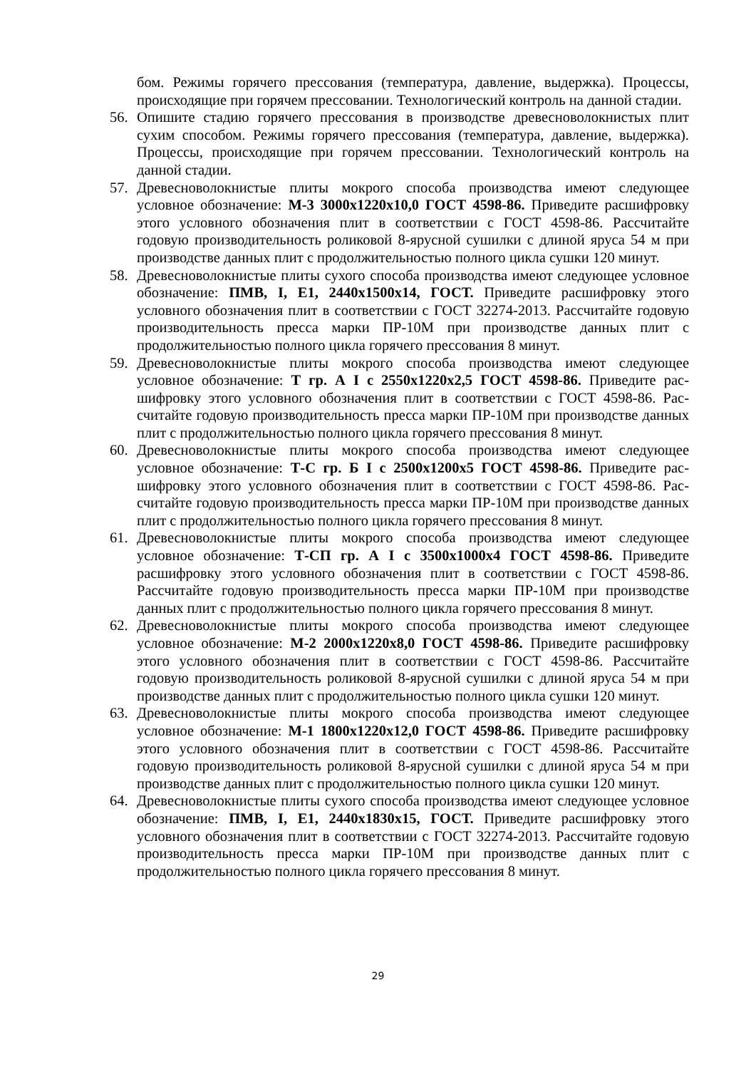бом. Режимы горячего прессования (температура, давление, выдержка). Процессы, происходящие при горячем прессовании. Технологический контроль на данной стадии.
56. Опишите стадию горячего прессования в производстве древесноволокнистых плит сухим способом. Режимы горячего прессования (температура, давление, выдерж­ка). Процессы, происходящие при горячем прессовании. Технологический кон­троль на данной стадии.
57. Древесноволокнистые плиты мокрого способа производства имеют следующее условное обозначение: М-3 3000х1220х10,0 ГОСТ 4598-86. Приведите расшиф­ровку этого условного обозначения плит в соответствии с ГОСТ 4598-86. Рассчи­тайте годовую производительность роликовой 8-ярусной сушилки с длиной яруса 54 м при производстве данных плит с продолжительностью полного цикла сушки 120 минут.
58. Древесноволокнистые плиты сухого способа производства имеют следующее условное обозначение: ПМВ, I, Е1, 2440х1500х14, ГОСТ. Приведите расшифровку этого условного обозначения плит в соответствии с ГОСТ 32274-2013. Рассчитайте годовую производительность пресса марки ПР-10М при производстве данных плит с продолжительностью полного цикла горячего прессования 8 минут.
59. Древесноволокнистые плиты мокрого способа производства имеют следующее условное обозначение: Т гр. А I с 2550х1220х2,5 ГОСТ 4598-86. Приведите рас­шифровку этого условного обозначения плит в соответствии с ГОСТ 4598-86. Рас­считайте годовую производительность пресса марки ПР-10М при производстве данных плит с продолжительностью полного цикла горячего прессования 8 минут.
60. Древесноволокнистые плиты мокрого способа производства имеют следующее условное обозначение: Т-С гр. Б I с 2500х1200х5 ГОСТ 4598-86. Приведите рас­шифровку этого условного обозначения плит в соответствии с ГОСТ 4598-86. Рас­считайте годовую производительность пресса марки ПР-10М при производстве данных плит с продолжительностью полного цикла горячего прессования 8 минут.
61. Древесноволокнистые плиты мокрого способа производства имеют следующее условное обозначение: Т-СП гр. А I с 3500х1000х4 ГОСТ 4598-86. Приведите расшифровку этого условного обозначения плит в соответствии с ГОСТ 4598-86. Рассчитайте годовую производительность пресса марки ПР-10М при производстве данных плит с продолжительностью полного цикла горячего прессования 8 минут.
62. Древесноволокнистые плиты мокрого способа производства имеют следующее условное обозначение: М-2 2000х1220х8,0 ГОСТ 4598-86. Приведите расшиф­ровку этого условного обозначения плит в соответствии с ГОСТ 4598-86. Рассчи­тайте годовую производительность роликовой 8-ярусной сушилки с длиной яруса 54 м при производстве данных плит с продолжительностью полного цикла сушки 120 минут.
63. Древесноволокнистые плиты мокрого способа производства имеют следующее условное обозначение: М-1 1800х1220х12,0 ГОСТ 4598-86. Приведите расшиф­ровку этого условного обозначения плит в соответствии с ГОСТ 4598-86. Рассчи­тайте годовую производительность роликовой 8-ярусной сушилки с длиной яруса 54 м при производстве данных плит с продолжительностью полного цикла сушки 120 минут.
64. Древесноволокнистые плиты сухого способа производства имеют следующее условное обозначение: ПМВ, I, Е1, 2440х1830х15, ГОСТ. Приведите расшифровку этого условного обозначения плит в соответствии с ГОСТ 32274-2013. Рассчитайте годовую производительность пресса марки ПР-10М при производстве данных плит с продолжительностью полного цикла горячего прессования 8 минут.
29